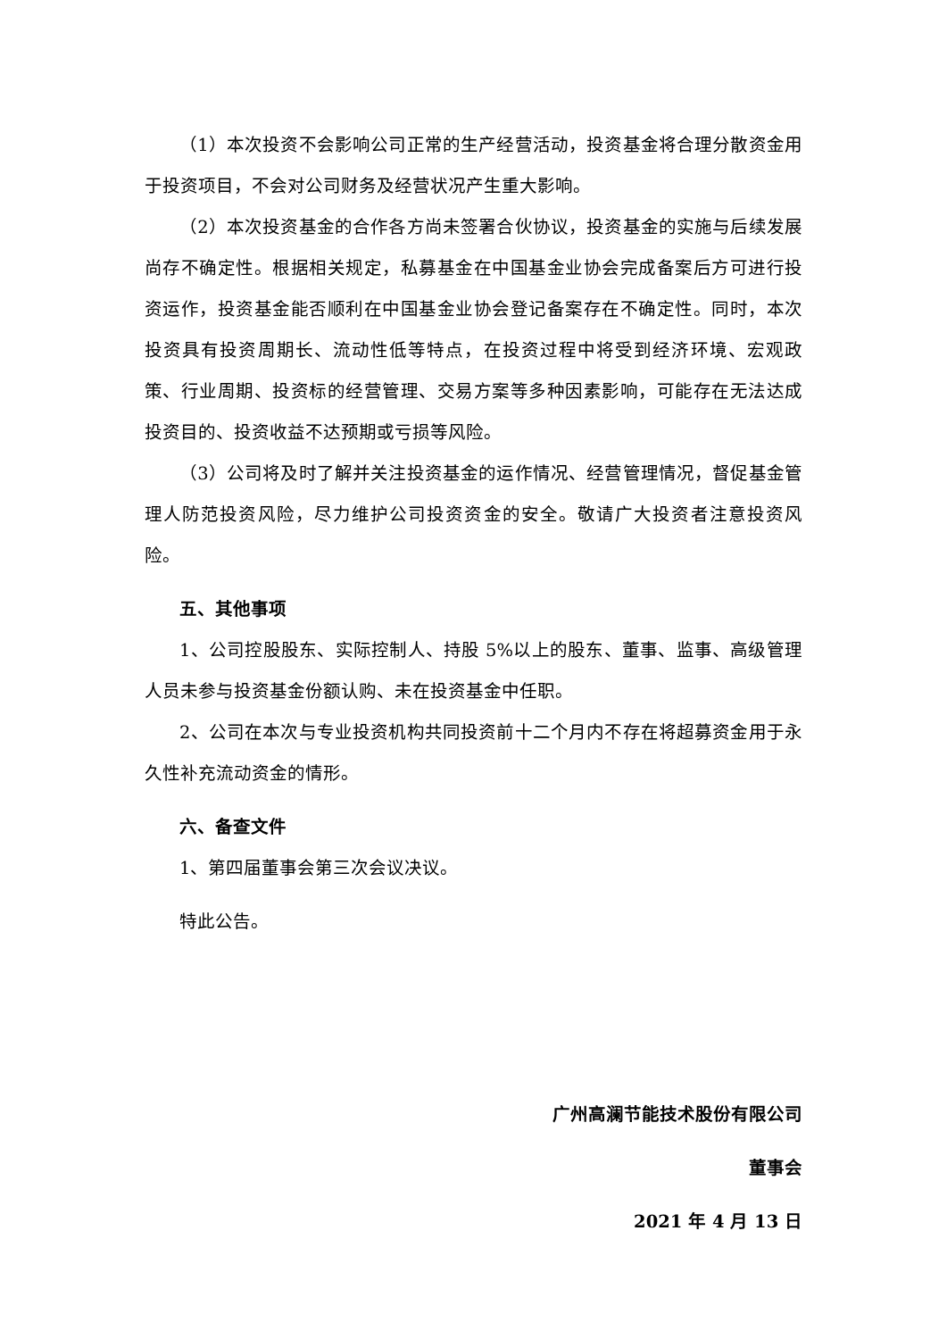（1）本次投资不会影响公司正常的生产经营活动，投资基金将合理分散资金用于投资项目，不会对公司财务及经营状况产生重大影响。
（2）本次投资基金的合作各方尚未签署合伙协议，投资基金的实施与后续发展尚存不确定性。根据相关规定，私募基金在中国基金业协会完成备案后方可进行投资运作，投资基金能否顺利在中国基金业协会登记备案存在不确定性。同时，本次投资具有投资周期长、流动性低等特点，在投资过程中将受到经济环境、宏观政策、行业周期、投资标的经营管理、交易方案等多种因素影响，可能存在无法达成投资目的、投资收益不达预期或亏损等风险。
（3）公司将及时了解并关注投资基金的运作情况、经营管理情况，督促基金管理人防范投资风险，尽力维护公司投资资金的安全。敬请广大投资者注意投资风险。
五、其他事项
1、公司控股股东、实际控制人、持股 5%以上的股东、董事、监事、高级管理人员未参与投资基金份额认购、未在投资基金中任职。
2、公司在本次与专业投资机构共同投资前十二个月内不存在将超募资金用于永久性补充流动资金的情形。
六、备查文件
1、第四届董事会第三次会议决议。
特此公告。
广州高澜节能技术股份有限公司
董事会
2021 年 4 月 13 日